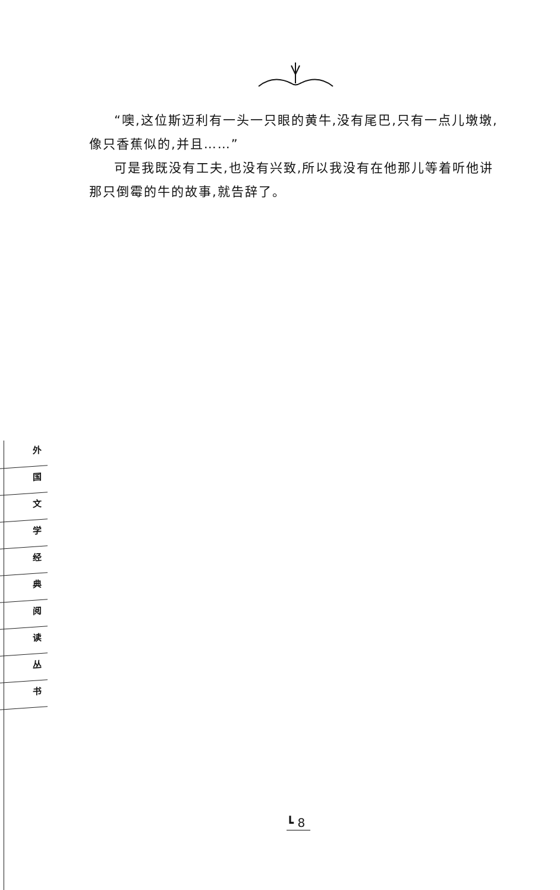“噢,这位斯迈利有一头一只眼的黄牛,没有尾巴,只有一点儿墩墩,像只香蕉似的,并且……”
可是我既没有工夫,也没有兴致,所以我没有在他那儿等着听他讲那只倒霉的牛的故事,就告辞了。
外
国
文
学
经
典
阅
读
丛
书
┗ 8